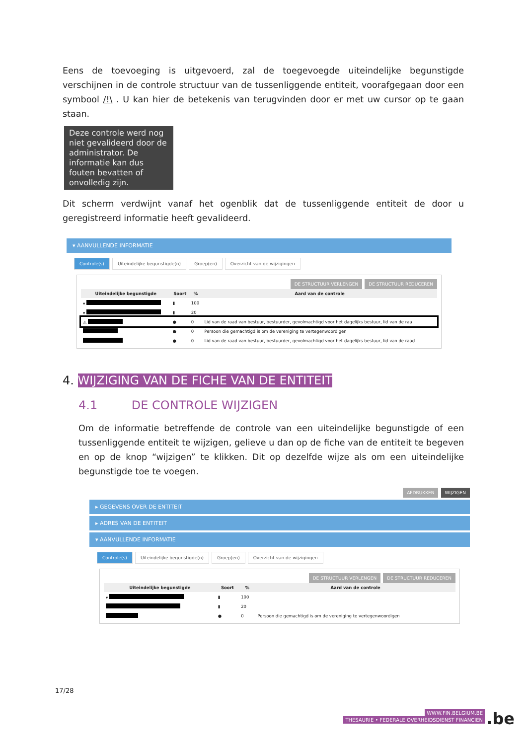Eens de toevoeging is uitgevoerd, zal de toegevoegde uiteindelijke begunstigde verschijnen in de controle structuur van de tussenliggende entiteit, voorafgegaan door een symbool /!\ . U kan hier de betekenis van terugvinden door er met uw cursor op te gaan staan.
Deze controle werd nog niet gevalideerd door de administrator. De informatie kan dus fouten bevatten of onvolledig zijn.
Dit scherm verdwijnt vanaf het ogenblik dat de tussenliggende entiteit de door u geregistreerd informatie heeft gevalideerd.
▾ AANVULLENDE INFORMATIE
Controle(s) Uiteindelijke begunstigde(n) Groep(en) Overzicht van de wijzigingen
DE STRUCTUUR VERLENGEN DE STRUCTUUR REDUCEREN
| Uiteindelijke begunstigde | Soort | % | Aard van de controle |
| --- | --- | --- | --- |
| ▾ | ▮ | 100 | |
| ▾ | ▮ | 20 | |
| ⚠ | ● | 0 | Lid van de raad van bestuur, bestuurder, gevolmachtigd voor het dagelijks bestuur, lid van de raa |
| | ● | 0 | Persoon die gemachtigd is om de vereniging te vertegenwoordigen |
| | ● | 0 | Lid van de raad van bestuur, bestuurder, gevolmachtigd voor het dagelijks bestuur, lid van de raad |
4. WIJZIGING VAN DE FICHE VAN DE ENTITEIT
4.1 DE CONTROLE WIJZIGEN
Om de informatie betreffende de controle van een uiteindelijke begunstigde of een tussenliggende entiteit te wijzigen, gelieve u dan op de fiche van de entiteit te begeven en op de knop “wijzigen” te klikken. Dit op dezelfde wijze als om een uiteindelijke begunstigde toe te voegen.
AFDRUKKEN WIJZIGEN
▸ GEGEVENS OVER DE ENTITEIT
▸ ADRES VAN DE ENTITEIT
▾ AANVULLENDE INFORMATIE
Controle(s) Uiteindelijke begunstigde(n) Groep(en) Overzicht van de wijzigingen
DE STRUCTUUR VERLENGEN DE STRUCTUUR REDUCEREN
| Uiteindelijke begunstigde | Soort | % | Aard van de controle |
| --- | --- | --- | --- |
| ▾ | ▮ | 100 | |
| | ▮ | 20 | |
| | ● | 0 | Persoon die gemachtigd is om de vereniging te vertegenwoordigen |
17/28
WWW.FIN.BELGIUM.BE
THESAURIE • FEDERALE OVERHEIDSDIENST FINANCIEN
.be